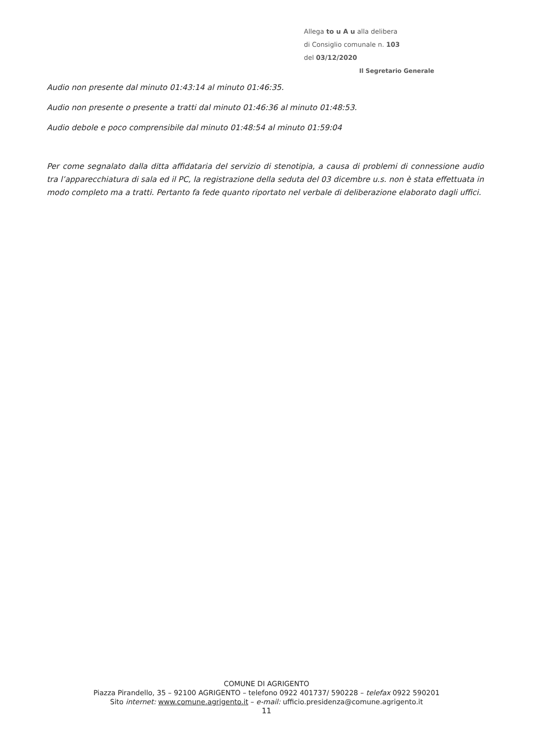Allega to u A u alla delibera
di Consiglio comunale n. 103
del 03/12/2020
Il Segretario Generale
Audio non presente dal minuto 01:43:14 al minuto 01:46:35.
Audio non presente o presente a tratti dal minuto 01:46:36 al minuto 01:48:53.
Audio debole e poco comprensibile dal minuto 01:48:54 al minuto 01:59:04
Per come segnalato dalla ditta affidataria del servizio di stenotipia, a causa di problemi di connessione audio tra l’apparecchiatura di sala ed il PC, la registrazione della seduta del 03 dicembre u.s. non è stata effettuata in modo completo ma a tratti. Pertanto fa fede quanto riportato nel verbale di deliberazione elaborato dagli uffici.
COMUNE DI AGRIGENTO
Piazza Pirandello, 35 – 92100 AGRIGENTO – telefono 0922 401737/ 590228 – telefax 0922 590201
Sito internet: www.comune.agrigento.it – e-mail: ufficio.presidenza@comune.agrigento.it
11